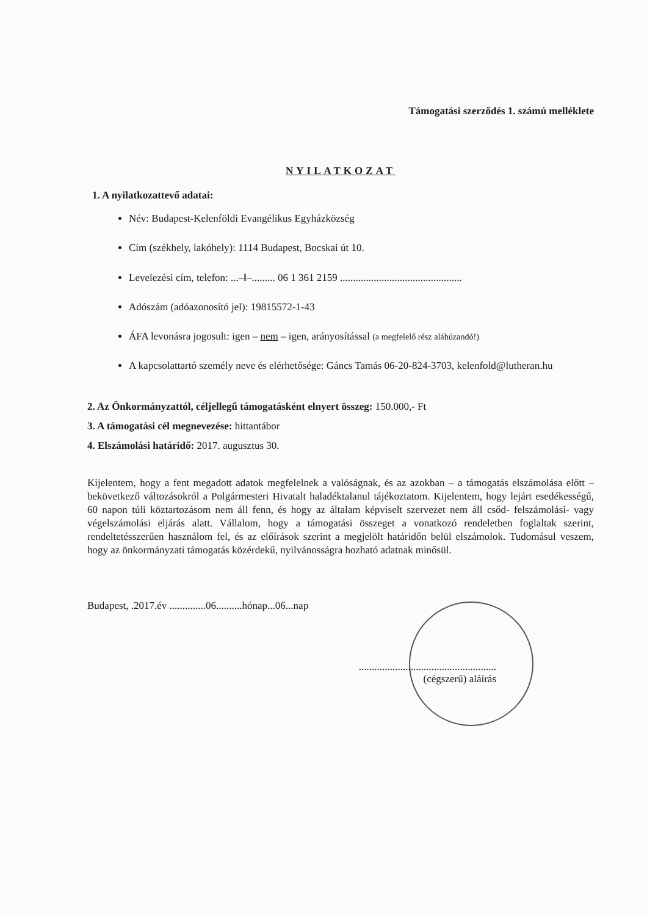Támogatási szerződés 1. számú melléklete
NYILATKOZAT
1. A nyilatkozattevő adatai:
Név: Budapest-Kelenföldi Evangélikus Egyházközség
Cím (székhely, lakóhely): 1114 Budapest, Bocskai út 10.
Levelezési cím, telefon: ...–‖–......... 06 1 361 2159 ...............................................
Adószám (adóazonosító jel): 19815572-1-43
ÁFA levonásra jogosult: igen – nem – igen, arányosítással (a megfelelő rész aláhúzandó!)
A kapcsolattartó személy neve és elérhetősége: Gáncs Tamás 06-20-824-3703, kelenfold@lutheran.hu
2. Az Önkormányzattól, céljellegű támogatásként elnyert összeg: 150.000,- Ft
3. A támogatási cél megnevezése: hittantábor
4. Elszámolási határidő: 2017. augusztus 30.
Kijelentem, hogy a fent megadott adatok megfelelnek a valóságnak, és az azokban – a támogatás elszámolása előtt – bekövetkező változásokról a Polgármesteri Hivatalt haladéktalanul tájékoztatom. Kijelentem, hogy lejárt esedékességű, 60 napon túli köztartozásom nem áll fenn, és hogy az általam képviselt szervezet nem áll csőd- felszámolási- vagy végelszámolási eljárás alatt. Vállalom, hogy a támogatási összeget a vonatkozó rendeletben foglaltak szerint, rendeltetésszerűen használom fel, és az előírások szerint a megjelölt határidőn belül elszámolok. Tudomásul veszem, hogy az önkormányzati támogatás közérdekű, nyilvánosságra hozható adatnak minősül.
Budapest, .2017.év ..............06..........hónap...06...nap
.....................................................
(cégszerű) aláírás